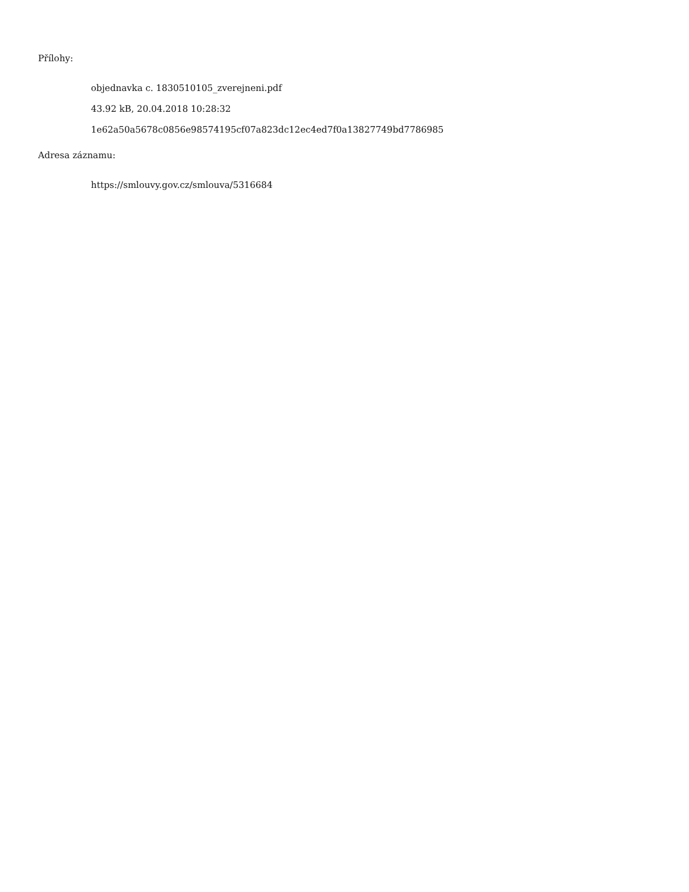Přílohy:
objednavka c. 1830510105_zverejneni.pdf
43.92 kB, 20.04.2018 10:28:32
1e62a50a5678c0856e98574195cf07a823dc12ec4ed7f0a13827749bd7786985
Adresa záznamu:
https://smlouvy.gov.cz/smlouva/5316684